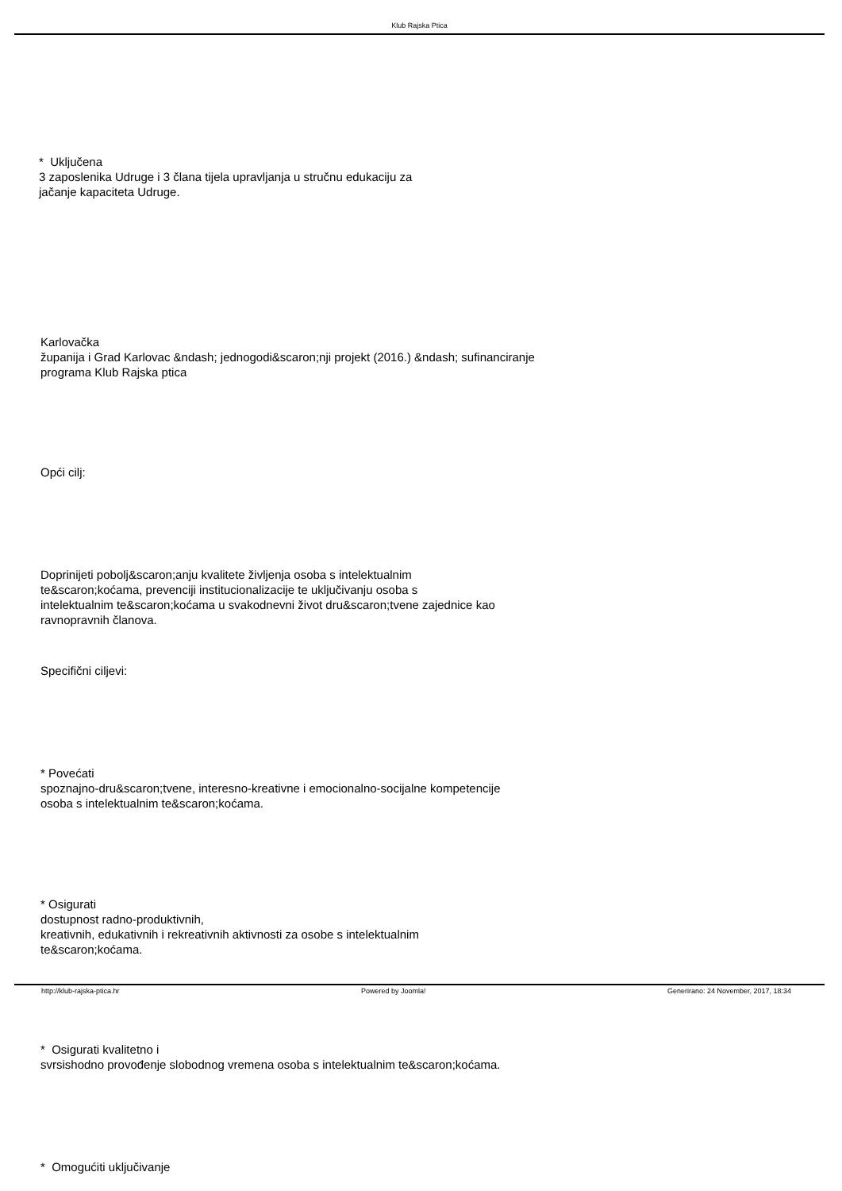Klub Rajska Ptica
* Uključena
3 zaposlenika Udruge i 3 člana tijela upravljanja u stručnu edukaciju za
jačanje kapaciteta Udruge.
Karlovačka
županija i Grad Karlovac &ndash; jednogodi&scaron;nji projekt (2016.) &ndash; sufinanciranje
programa Klub Rajska ptica
Opći cilj:
Doprinijeti pobolj&scaron;anju kvalitete življenja osoba s intelektualnim
te&scaron;koćama, prevenciji institucionalizacije te uključivanju osoba s
intelektualnim te&scaron;koćama u svakodnevni život dru&scaron;tvene zajednice kao
ravnopravnih članova.
Specifični ciljevi:
* Povećati
spoznajno-dru&scaron;tvene, interesno-kreativne i emocionalno-socijalne kompetencije
osoba s intelektualnim te&scaron;koćama.
* Osigurati
dostupnost radno-produktivnih,
kreativnih, edukativnih i rekreativnih aktivnosti za osobe s intelektualnim
te&scaron;koćama.
* Osigurati kvalitetno i
svrsishodno provođenje slobodnog vremena osoba s intelektualnim te&scaron;koćama.
* Omogućiti uključivanje
http://klub-rajska-ptica.hr Powered by Joomla! Generirano: 24 November, 2017, 18:34